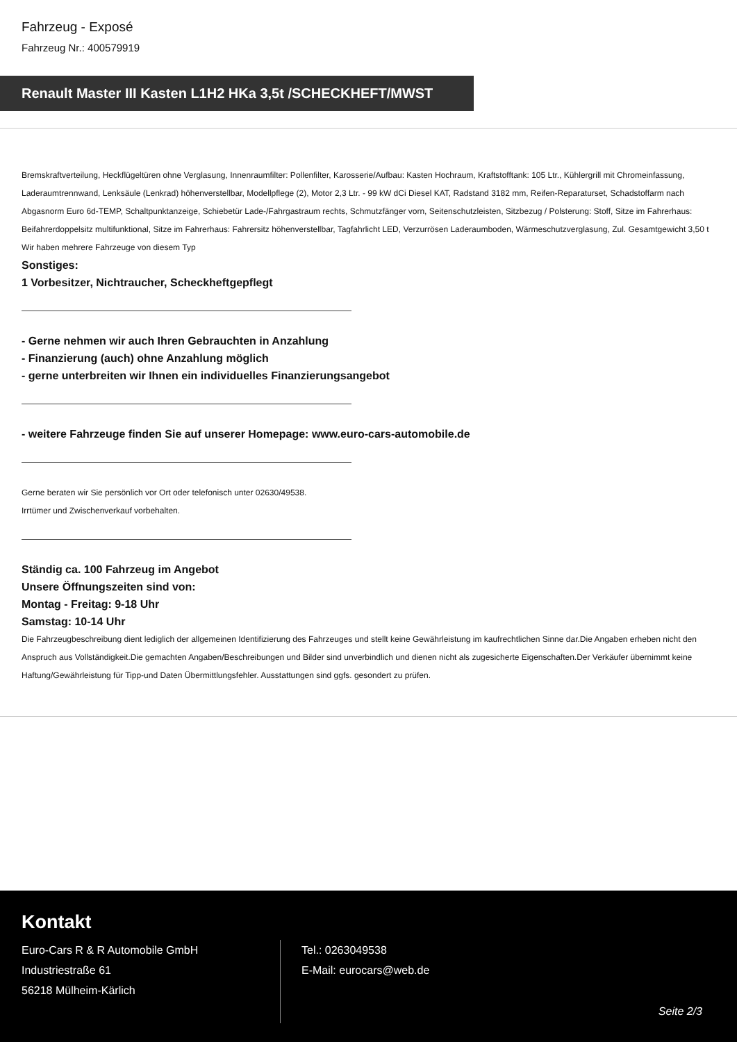Fahrzeug - Exposé
Fahrzeug Nr.: 400579919
Renault Master III Kasten L1H2 HKa 3,5t /SCHECKHEFT/MWST
Bremskraftverteilung, Heckflügeltüren ohne Verglasung, Innenraumfilter: Pollenfilter, Karosserie/Aufbau: Kasten Hochraum, Kraftstofftank: 105 Ltr., Kühlergrill mit Chromeinfassung, Laderaumtrennwand, Lenksäule (Lenkrad) höhenverstellbar, Modellpflege (2), Motor 2,3 Ltr. - 99 kW dCi Diesel KAT, Radstand 3182 mm, Reifen-Reparaturset, Schadstoffarm nach Abgasnorm Euro 6d-TEMP, Schaltpunktanzeige, Schiebetür Lade-/Fahrgastraum rechts, Schmutzfänger vorn, Seitenschutzleisten, Sitzbezug / Polsterung: Stoff, Sitze im Fahrerhaus: Beifahrerdoppelsitz multifunktional, Sitze im Fahrerhaus: Fahrersitz höhenverstellbar, Tagfahrlicht LED, Verzurrösen Laderaumboden, Wärmeschutzverglasung, Zul. Gesamtgewicht 3,50 t
Wir haben mehrere Fahrzeuge von diesem Typ
Sonstiges:
1 Vorbesitzer, Nichtraucher, Scheckheftgepflegt
- Gerne nehmen wir auch Ihren Gebrauchten in Anzahlung
- Finanzierung (auch) ohne Anzahlung möglich
- gerne unterbreiten wir Ihnen ein individuelles Finanzierungsangebot
- weitere Fahrzeuge finden Sie auf unserer Homepage: www.euro-cars-automobile.de
Gerne beraten wir Sie persönlich vor Ort oder telefonisch unter 02630/49538.
Irrtümer und Zwischenverkauf vorbehalten.
Ständig ca. 100 Fahrzeug im Angebot
Unsere Öffnungszeiten sind von:
Montag - Freitag: 9-18 Uhr
Samstag: 10-14 Uhr
Die Fahrzeugbeschreibung dient lediglich der allgemeinen Identifizierung des Fahrzeuges und stellt keine Gewährleistung im kaufrechtlichen Sinne dar.Die Angaben erheben nicht den Anspruch aus Vollständigkeit.Die gemachten Angaben/Beschreibungen und Bilder sind unverbindlich und dienen nicht als zugesicherte Eigenschaften.Der Verkäufer übernimmt keine Haftung/Gewährleistung für Tipp-und Daten Übermittlungsfehler. Ausstattungen sind ggfs. gesondert zu prüfen.
Kontakt
Euro-Cars R & R Automobile GmbH
Industriestraße 61
56218 Mülheim-Kärlich
Tel.: 0263049538
E-Mail: eurocars@web.de
Seite 2/3